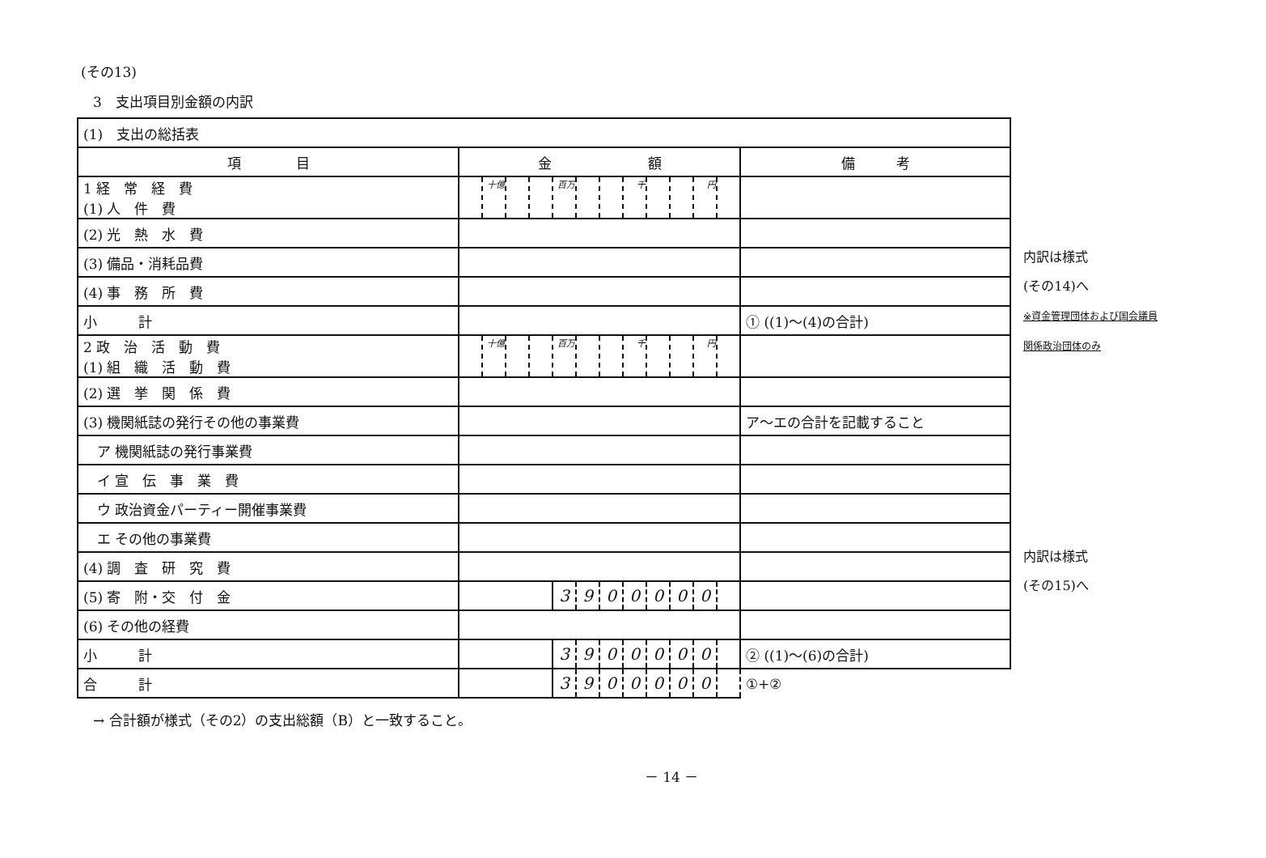(その13)
3　支出項目別金額の内訳
| (1) 支出の総括表 | | | | | | | | | | | | | |
| 項 目 | 金 額 | | | | | | | | | | | | 備 考 |
| 1 経 常 経 費 (1) 人 件 費 | | 十億 | | | 百万 | | | 千 | | | 円 | | |
| (2) 光 熱 水 費 | | | | | | | | | | | | | |
| (3) 備品・消耗品費 | | | | | | | | | | | | | |
| (4) 事 務 所 費 | | | | | | | | | | | | | |
| 小 計 | | | | | | | | | | | | | ① ((1)～(4)の合計) |
| 2 政 治 活 動 費 (1) 組 織 活 動 費 | | 十億 | | | 百万 | | | 千 | | | 円 | | |
| (2) 選 挙 関 係 費 | | | | | | | | | | | | | |
| (3) 機関紙誌の発行その他の事業費 | | | | | | | | | | | | | ア～エの合計を記載すること |
| ア 機関紙誌の発行事業費 | | | | | | | | | | | | | |
| イ 宣 伝 事 業 費 | | | | | | | | | | | | | |
| ウ 政治資金パーティー開催事業費 | | | | | | | | | | | | | |
| エ その他の事業費 | | | | | | | | | | | | | |
| (4) 調 査 研 究 費 | | | | | | | | | | | | | |
| (5) 寄 附・交 付 金 | | | | | 3 | 9 | 0 | 0 | 0 | 0 | 0 | | |
| (6) その他の経費 | | | | | | | | | | | | | |
| 小 計 | | | | | 3 | 9 | 0 | 0 | 0 | 0 | 0 | | ② ((1)～(6)の合計) |
| 合 計 | | | | | 3 | 9 | 0 | 0 | 0 | 0 | 0 | | ①+② |
内訳は様式
(その14)へ
※資金管理団体および国会議員
関係政治団体のみ
内訳は様式
(その15)へ
→ 合計額が様式（その2）の支出総額（B）と一致すること。
－ 14 －